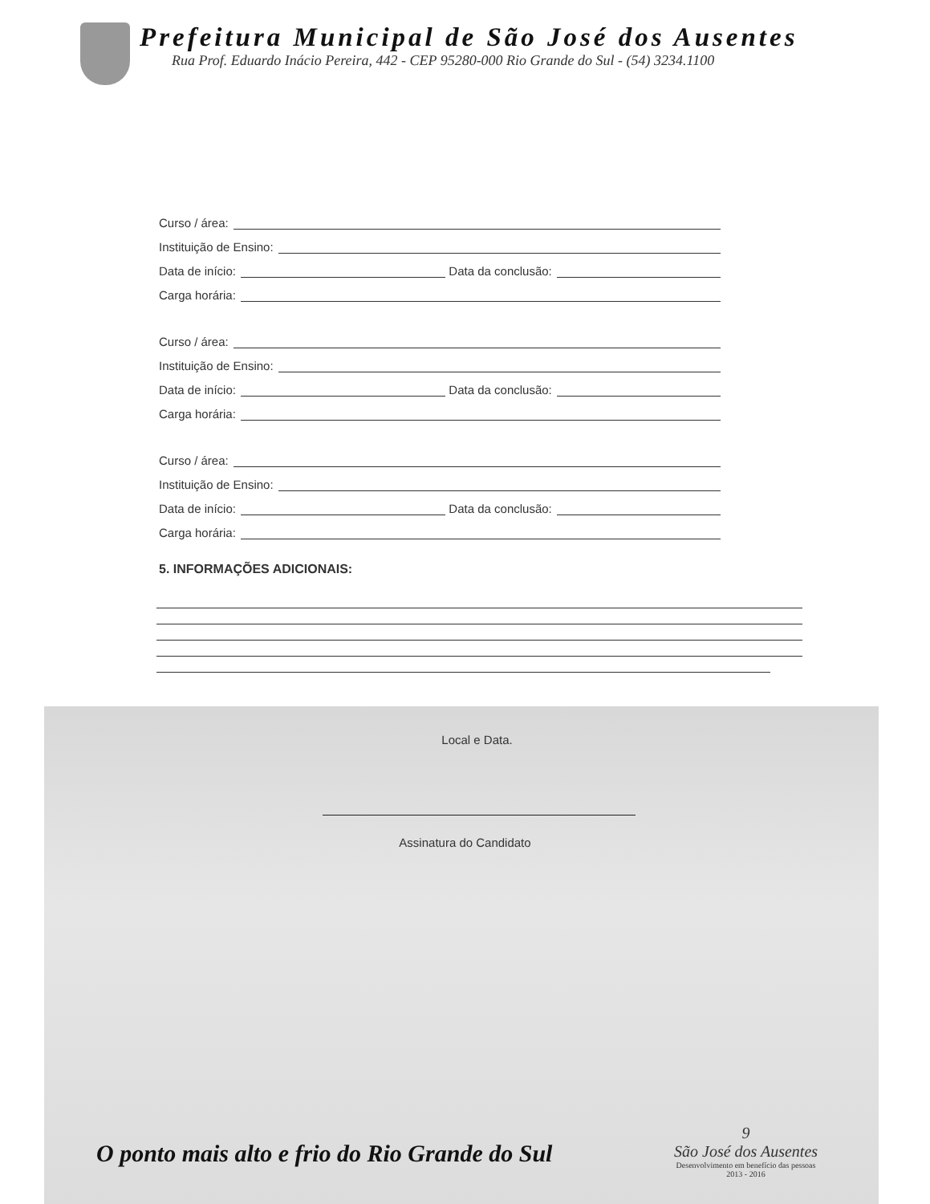Prefeitura Municipal de São José dos Ausentes
Rua Prof. Eduardo Inácio Pereira, 442 - CEP 95280-000 Rio Grande do Sul - (54) 3234.1100
Curso / área:
Instituição de Ensino:
Data de início: Data da conclusão:
Carga horária:
Curso / área:
Instituição de Ensino:
Data de início: Data da conclusão:
Carga horária:
Curso / área:
Instituição de Ensino:
Data de início: Data da conclusão:
Carga horária:
5. INFORMAÇÕES ADICIONAIS:
Local e Data.
Assinatura do Candidato
9
São José dos Ausentes
Desenvolvimento em benefício das pessoas
2013 - 2016
O ponto mais alto e frio do Rio Grande do Sul